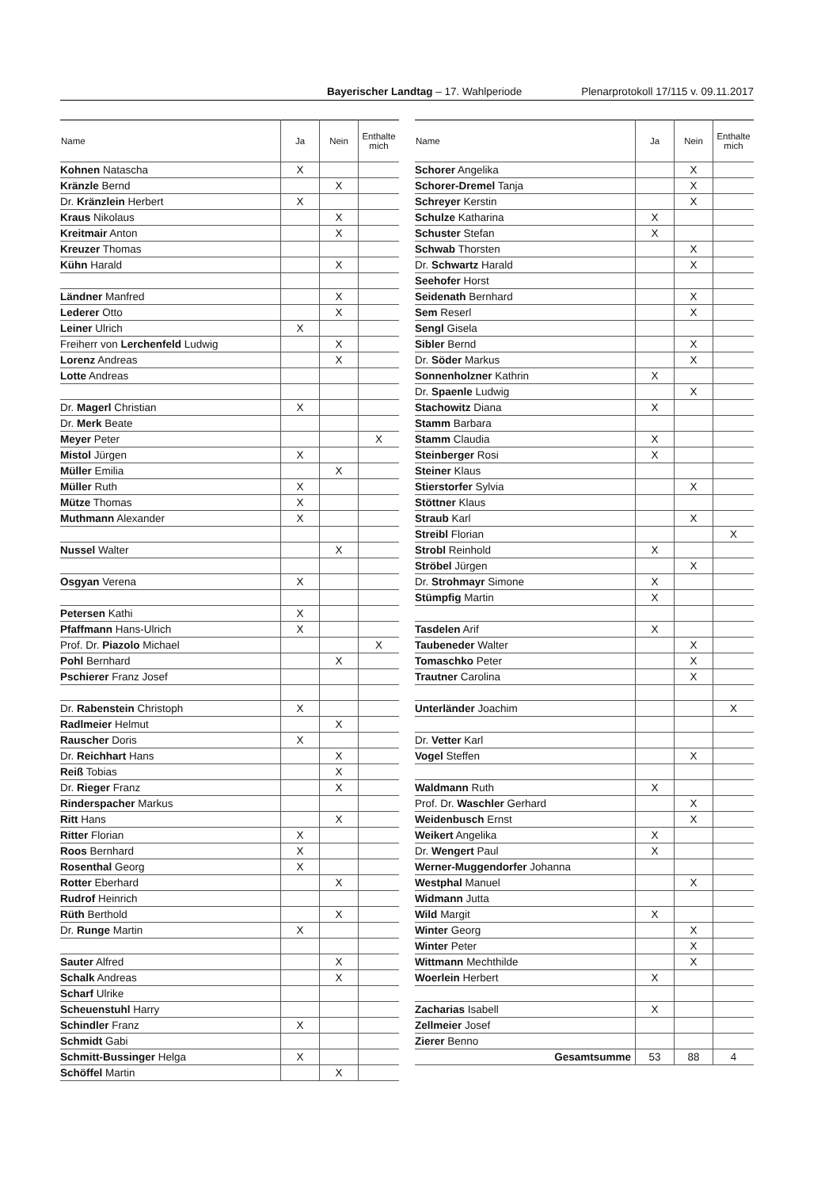Bayerischer Landtag – 17. Wahlperiode Plenarprotokoll 17/115 v. 09.11.2017
| Name | Ja | Nein | Enthalte mich |
| --- | --- | --- | --- |
| Kohnen Natascha | X | | |
| Kränzle Bernd | | X | |
| Dr. Kränzlein Herbert | X | | |
| Kraus Nikolaus | | X | |
| Kreitmair Anton | | X | |
| Kreuzer Thomas | | | |
| Kühn Harald | | X | |
| Ländner Manfred | | X | |
| Lederer Otto | | X | |
| Leiner Ulrich | X | | |
| Freiherr von Lerchenfeld Ludwig | | X | |
| Lorenz Andreas | | X | |
| Lotte Andreas | | | |
| Dr. Magerl Christian | X | | |
| Dr. Merk Beate | | | |
| Meyer Peter | | | X |
| Mistol Jürgen | X | | |
| Müller Emilia | | X | |
| Müller Ruth | X | | |
| Mütze Thomas | X | | |
| Muthmann Alexander | X | | |
| Nussel Walter | | X | |
| Osgyan Verena | X | | |
| Petersen Kathi | X | | |
| Pfaffmann Hans-Ulrich | X | | |
| Prof. Dr. Piazolo Michael | | | X |
| Pohl Bernhard | | X | |
| Pschierer Franz Josef | | | |
| Dr. Rabenstein Christoph | X | | |
| Radlmeier Helmut | | X | |
| Rauscher Doris | X | | |
| Dr. Reichhart Hans | | X | |
| Reiß Tobias | | X | |
| Dr. Rieger Franz | | X | |
| Rinderspacher Markus | | | |
| Ritt Hans | | X | |
| Ritter Florian | X | | |
| Roos Bernhard | X | | |
| Rosenthal Georg | X | | |
| Rotter Eberhard | | X | |
| Rudrof Heinrich | | | |
| Rüth Berthold | | X | |
| Dr. Runge Martin | X | | |
| Sauter Alfred | | X | |
| Schalk Andreas | | X | |
| Scharf Ulrike | | | |
| Scheuenstuhl Harry | | | |
| Schindler Franz | X | | |
| Schmidt Gabi | | | |
| Schmitt-Bussinger Helga | X | | |
| Schöffel Martin | | X | |
| Name | Ja | Nein | Enthalte mich |
| --- | --- | --- | --- |
| Schorer Angelika | | X | |
| Schorer-Dremel Tanja | | X | |
| Schreyer Kerstin | | X | |
| Schulze Katharina | X | | |
| Schuster Stefan | X | | |
| Schwab Thorsten | | X | |
| Dr. Schwartz Harald | | X | |
| Seehofer Horst | | | |
| Seidenath Bernhard | | X | |
| Sem Reserl | | X | |
| Sengl Gisela | | | |
| Sibler Bernd | | X | |
| Dr. Söder Markus | | X | |
| Sonnenholzner Kathrin | X | | |
| Dr. Spaenle Ludwig | | X | |
| Stachowitz Diana | X | | |
| Stamm Barbara | | | |
| Stamm Claudia | X | | |
| Steinberger Rosi | X | | |
| Steiner Klaus | | | |
| Stierstorfer Sylvia | | X | |
| Stöttner Klaus | | | |
| Straub Karl | | X | |
| Streibl Florian | | | X |
| Strobl Reinhold | X | | |
| Ströbel Jürgen | | X | |
| Dr. Strohmayr Simone | X | | |
| Stümpfig Martin | X | | |
| Tasdelen Arif | X | | |
| Taubeneder Walter | | X | |
| Tomaschko Peter | | X | |
| Trautner Carolina | | X | |
| Unterländer Joachim | | | X |
| Dr. Vetter Karl | | | |
| Vogel Steffen | | X | |
| Waldmann Ruth | X | | |
| Prof. Dr. Waschler Gerhard | | X | |
| Weidenbusch Ernst | | X | |
| Weikert Angelika | X | | |
| Dr. Wengert Paul | X | | |
| Werner-Muggendorfer Johanna | | | |
| Westphal Manuel | | X | |
| Widmann Jutta | | | |
| Wild Margit | X | | |
| Winter Georg | | X | |
| Winter Peter | | X | |
| Wittmann Mechthilde | | X | |
| Woerlein Herbert | X | | |
| Zacharias Isabell | X | | |
| Zellmeier Josef | | | |
| Zierer Benno | | | |
| Gesamtsumme | 53 | 88 | 4 |